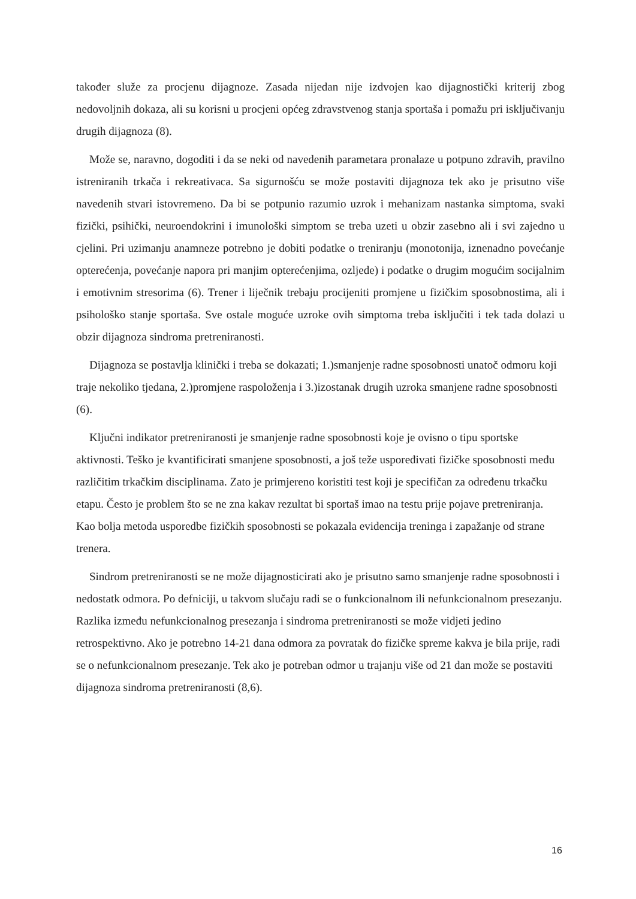također služe za procjenu dijagnoze. Zasada nijedan nije izdvojen kao dijagnostički kriterij zbog nedovoljnih dokaza, ali su korisni u procjeni općeg zdravstvenog stanja sportaša i pomažu pri isključivanju drugih dijagnoza (8).
Može se, naravno, dogoditi i da se neki od navedenih parametara pronalaze u potpuno zdravih, pravilno istreniranih trkača i rekreativaca. Sa sigurnošću se može postaviti dijagnoza tek ako je prisutno više navedenih stvari istovremeno. Da bi se potpunio razumio uzrok i mehanizam nastanka simptoma, svaki fizički, psihički, neuroendokrini i imunološki simptom se treba uzeti u obzir zasebno ali i svi zajedno u cjelini. Pri uzimanju anamneze potrebno je dobiti podatke o treniranju (monotonija, iznenadno povećanje opterećenja, povećanje napora pri manjim opterećenjima, ozljede) i podatke o drugim mogućim socijalnim i emotivnim stresorima (6). Trener i liječnik trebaju procijeniti promjene u fizičkim sposobnostima, ali i psihološko stanje sportaša. Sve ostale moguće uzroke ovih simptoma treba isključiti i tek tada dolazi u obzir dijagnoza sindroma pretreniranosti.
Dijagnoza se postavlja klinički i treba se dokazati; 1.)smanjenje radne sposobnosti unatoč odmoru koji traje nekoliko tjedana, 2.)promjene raspoloženja i 3.)izostanak drugih uzroka smanjene radne sposobnosti (6).
Ključni indikator pretreniranosti je smanjenje radne sposobnosti koje je ovisno o tipu sportske aktivnosti. Teško je kvantificirati smanjene sposobnosti, a još teže uspoređivati fizičke sposobnosti među različitim trkačkim disciplinama. Zato je primjereno koristiti test koji je specifičan za određenu trkačku etapu. Često je problem što se ne zna kakav rezultat bi sportaš imao na testu prije pojave pretreniranja. Kao bolja metoda usporedbe fizičkih sposobnosti se pokazala evidencija treninga i zapažanje od strane trenera.
Sindrom pretreniranosti se ne može dijagnosticirati ako je prisutno samo smanjenje radne sposobnosti i nedostatk odmora. Po defniciji, u takvom slučaju radi se o funkcionalnom ili nefunkcionalnom presezanju. Razlika između nefunkcionalnog presezanja i sindroma pretreniranosti se može vidjeti jedino retrospektivno. Ako je potrebno 14-21 dana odmora za povratak do fizičke spreme kakva je bila prije, radi se o nefunkcionalnom presezanje. Tek ako je potreban odmor u trajanju više od 21 dan može se postaviti dijagnoza sindroma pretreniranosti (8,6).
16